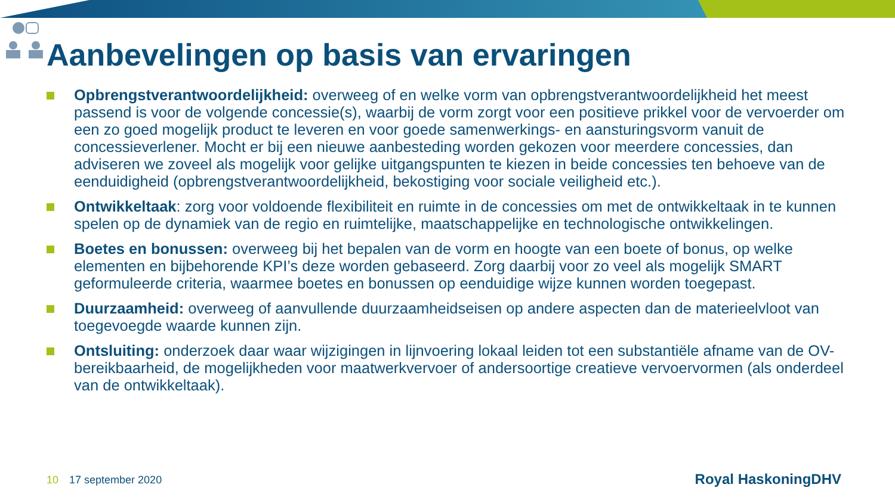Aanbevelingen op basis van ervaringen
Opbrengstverantwoordelijkheid: overweeg of en welke vorm van opbrengstverantwoordelijkheid het meest passend is voor de volgende concessie(s), waarbij de vorm zorgt voor een positieve prikkel voor de vervoerder om een zo goed mogelijk product te leveren en voor goede samenwerkings- en aansturingsvorm vanuit de concessieverlener. Mocht er bij een nieuwe aanbesteding worden gekozen voor meerdere concessies, dan adviseren we zoveel als mogelijk voor gelijke uitgangspunten te kiezen in beide concessies ten behoeve van de eenduidigheid (opbrengstverantwoordelijkheid, bekostiging voor sociale veiligheid etc.).
Ontwikkeltaak: zorg voor voldoende flexibiliteit en ruimte in de concessies om met de ontwikkeltaak in te kunnen spelen op de dynamiek van de regio en ruimtelijke, maatschappelijke en technologische ontwikkelingen.
Boetes en bonussen: overweeg bij het bepalen van de vorm en hoogte van een boete of bonus, op welke elementen en bijbehorende KPI’s deze worden gebaseerd. Zorg daarbij voor zo veel als mogelijk SMART geformuleerde criteria, waarmee boetes en bonussen op eenduidige wijze kunnen worden toegepast.
Duurzaamheid: overweeg of aanvullende duurzaamheidseisen op andere aspecten dan de materieelvloot van toegevoegde waarde kunnen zijn.
Ontsluiting: onderzoek daar waar wijzigingen in lijnvoering lokaal leiden tot een substantiële afname van de OV-bereikbaarheid, de mogelijkheden voor maatwerkvervoer of andersoortige creatieve vervoervormen (als onderdeel van de ontwikkeltaak).
10 17 september 2020 Royal HaskoningDHV